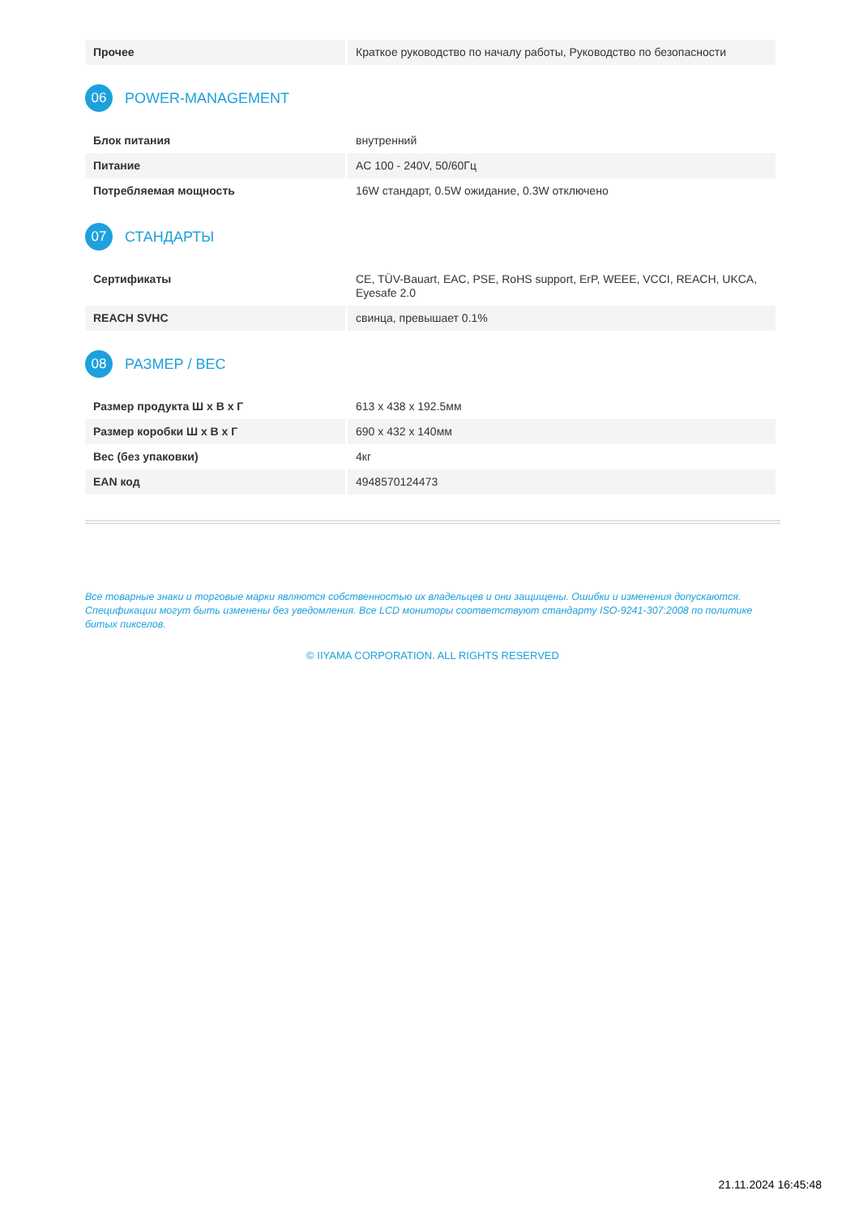| Прочее | Краткое руководство по началу работы, Руководство по безопасности |
06
POWER-MANAGEMENT
| Блок питания | внутренний |
| Питание | AC 100 - 240V, 50/60Гц |
| Потребляемая мощность | 16W стандарт, 0.5W ожидание, 0.3W отключено |
07
СТАНДАРТЫ
| Сертификаты | CE, TÜV-Bauart, EAC, PSE, RoHS support, ErP, WEEE, VCCI, REACH, UKCA, Eyesafe 2.0 |
| REACH SVHC | свинца, превышает 0.1% |
08
РАЗМЕР / ВЕС
| Размер продукта Ш x В x Г | 613 x 438 x 192.5мм |
| Размер коробки Ш x В x Г | 690 x 432 x 140мм |
| Вес (без упаковки) | 4кг |
| EAN код | 4948570124473 |
Все товарные знаки и торговые марки являются собственностью их владельцев и они защищены. Ошибки и изменения допускаются. Спецификации могут быть изменены без уведомления. Все LCD мониторы соответствуют стандарту ISO-9241-307:2008 по политике битых пикселов.
© IIYAMA CORPORATION. ALL RIGHTS RESERVED
21.11.2024 16:45:48